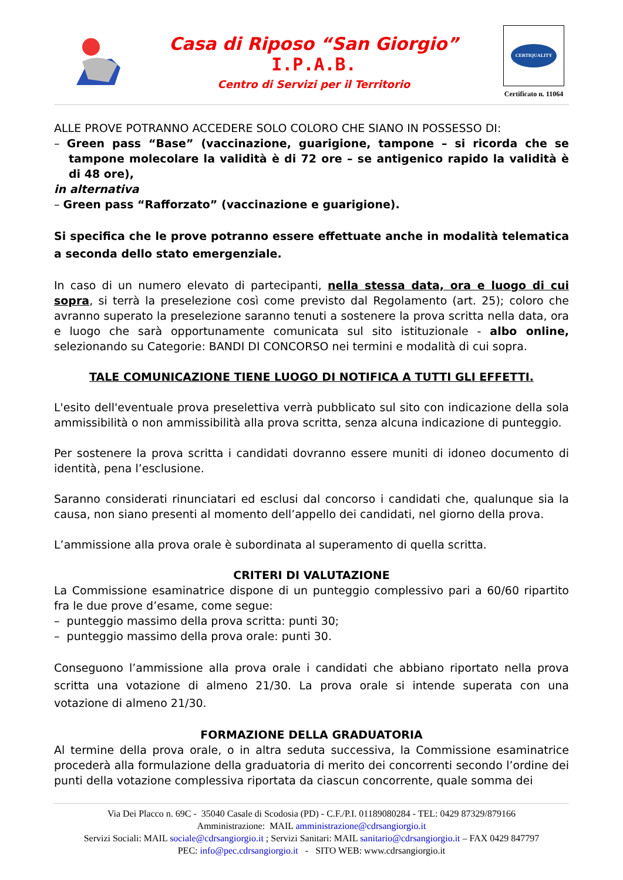Casa di Riposo “San Giorgio”
I.P.A.B.
Centro di Servizi per il Territorio
CERTIQUALITY
Certificato n. 11064
ALLE PROVE POTRANNO ACCEDERE SOLO COLORO CHE SIANO IN POSSESSO DI:
– Green pass “Base” (vaccinazione, guarigione, tampone – si ricorda che se tampone molecolare la validità è di 72 ore – se antigenico rapido la validità è di 48 ore),
in alternativa
– Green pass “Rafforzato” (vaccinazione e guarigione).
Si specifica che le prove potranno essere effettuate anche in modalità telematica a seconda dello stato emergenziale.
In caso di un numero elevato di partecipanti, nella stessa data, ora e luogo di cui sopra, si terrà la preselezione così come previsto dal Regolamento (art. 25); coloro che avranno superato la preselezione saranno tenuti a sostenere la prova scritta nella data, ora e luogo che sarà opportunamente comunicata sul sito istituzionale - albo online, selezionando su Categorie: BANDI DI CONCORSO nei termini e modalità di cui sopra.
TALE COMUNICAZIONE TIENE LUOGO DI NOTIFICA A TUTTI GLI EFFETTI.
L'esito dell'eventuale prova preselettiva verrà pubblicato sul sito con indicazione della sola ammissibilità o non ammissibilità alla prova scritta, senza alcuna indicazione di punteggio.
Per sostenere la prova scritta i candidati dovranno essere muniti di idoneo documento di identità, pena l’esclusione.
Saranno considerati rinunciatari ed esclusi dal concorso i candidati che, qualunque sia la causa, non siano presenti al momento dell’appello dei candidati, nel giorno della prova.
L’ammissione alla prova orale è subordinata al superamento di quella scritta.
CRITERI DI VALUTAZIONE
La Commissione esaminatrice dispone di un punteggio complessivo pari a 60/60 ripartito fra le due prove d’esame, come segue:
– punteggio massimo della prova scritta: punti 30;
– punteggio massimo della prova orale: punti 30.
Conseguono l’ammissione alla prova orale i candidati che abbiano riportato nella prova scritta una votazione di almeno 21/30. La prova orale si intende superata con una votazione di almeno 21/30.
FORMAZIONE DELLA GRADUATORIA
Al termine della prova orale, o in altra seduta successiva, la Commissione esaminatrice procederà alla formulazione della graduatoria di merito dei concorrenti secondo l’ordine dei punti della votazione complessiva riportata da ciascun concorrente, quale somma dei
Via Dei Placco n. 69C - 35040 Casale di Scodosia (PD) - C.F./P.I. 01189080284 - TEL: 0429 87329/879166
Amministrazione: MAIL amministrazione@cdrsangiorgio.it
Servizi Sociali: MAIL sociale@cdrsangiorgio.it ; Servizi Sanitari: MAIL sanitario@cdrsangiorgio.it – FAX 0429 847797
PEC: info@pec.cdrsangiorgio.it - SITO WEB: www.cdrsangiorgio.it